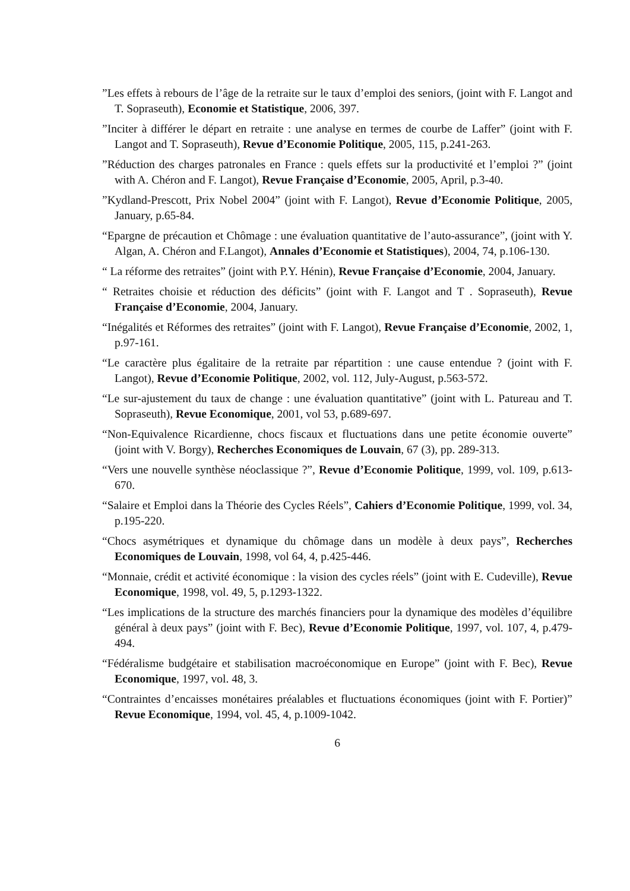”Les effets à rebours de l’âge de la retraite sur le taux d’emploi des seniors, (joint with F. Langot and T. Sopraseuth), Economie et Statistique, 2006, 397.
”Inciter à différer le départ en retraite : une analyse en termes de courbe de Laffer” (joint with F. Langot and T. Sopraseuth), Revue d’Economie Politique, 2005, 115, p.241-263.
”Réduction des charges patronales en France : quels effets sur la productivité et l’emploi ?” (joint with A. Chéron and F. Langot), Revue Française d’Economie, 2005, April, p.3-40.
”Kydland-Prescott, Prix Nobel 2004” (joint with F. Langot), Revue d’Economie Politique, 2005, January, p.65-84.
“Epargne de précaution et Chômage : une évaluation quantitative de l’auto-assurance”, (joint with Y. Algan, A. Chéron and F.Langot), Annales d’Economie et Statistiques), 2004, 74, p.106-130.
“ La réforme des retraites” (joint with P.Y. Hénin), Revue Française d’Economie, 2004, January.
“ Retraites choisie et réduction des déficits” (joint with F. Langot and T . Sopraseuth), Revue Française d’Economie, 2004, January.
“Inégalités et Réformes des retraites” (joint with F. Langot), Revue Française d’Economie, 2002, 1, p.97-161.
“Le caractère plus égalitaire de la retraite par répartition : une cause entendue ? (joint with F. Langot), Revue d’Economie Politique, 2002, vol. 112, July-August, p.563-572.
“Le sur-ajustement du taux de change : une évaluation quantitative” (joint with L. Patureau and T. Sopraseuth), Revue Economique, 2001, vol 53, p.689-697.
“Non-Equivalence Ricardienne, chocs fiscaux et fluctuations dans une petite économie ouverte” (joint with V. Borgy), Recherches Economiques de Louvain, 67 (3), pp. 289-313.
“Vers une nouvelle synthèse néoclassique ?”, Revue d’Economie Politique, 1999, vol. 109, p.613-670.
“Salaire et Emploi dans la Théorie des Cycles Réels”, Cahiers d’Economie Politique, 1999, vol. 34, p.195-220.
“Chocs asymétriques et dynamique du chômage dans un modèle à deux pays”, Recherches Economiques de Louvain, 1998, vol 64, 4, p.425-446.
“Monnaie, crédit et activité économique : la vision des cycles réels” (joint with E. Cudeville), Revue Economique, 1998, vol. 49, 5, p.1293-1322.
“Les implications de la structure des marchés financiers pour la dynamique des modèles d’équilibre général à deux pays” (joint with F. Bec), Revue d’Economie Politique, 1997, vol. 107, 4, p.479-494.
“Fédéralisme budgétaire et stabilisation macroéconomique en Europe” (joint with F. Bec), Revue Economique, 1997, vol. 48, 3.
“Contraintes d’encaisses monétaires préalables et fluctuations économiques (joint with F. Portier)” Revue Economique, 1994, vol. 45, 4, p.1009-1042.
6